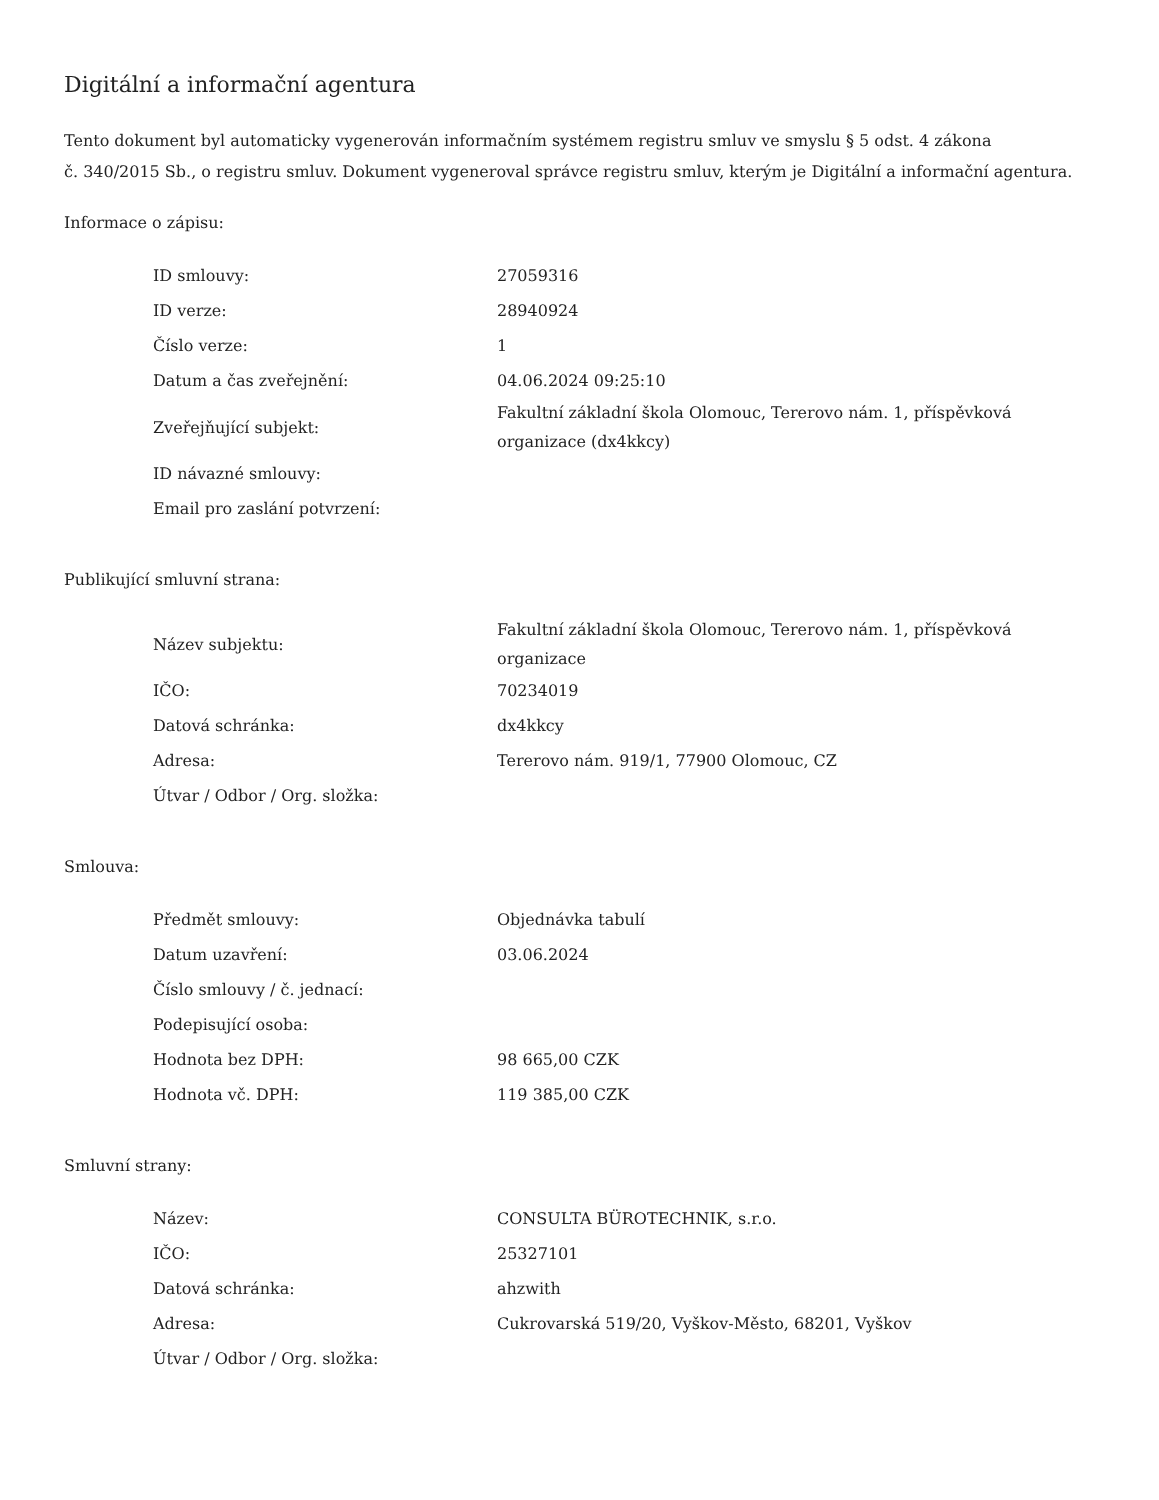Digitální a informační agentura
Tento dokument byl automaticky vygenerován informačním systémem registru smluv ve smyslu § 5 odst. 4 zákona
č. 340/2015 Sb., o registru smluv. Dokument vygeneroval správce registru smluv, kterým je Digitální a informační agentura.
Informace o zápisu:
| ID smlouvy: | 27059316 |
| ID verze: | 28940924 |
| Číslo verze: | 1 |
| Datum a čas zveřejnění: | 04.06.2024 09:25:10 |
| Zveřejňující subjekt: | Fakultní základní škola Olomouc, Tererovo nám. 1, příspěvková organizace (dx4kkcy) |
| ID návazné smlouvy: | |
| Email pro zaslání potvrzení: | |
Publikující smluvní strana:
| Název subjektu: | Fakultní základní škola Olomouc, Tererovo nám. 1, příspěvková organizace |
| IČO: | 70234019 |
| Datová schránka: | dx4kkcy |
| Adresa: | Tererovo nám. 919/1, 77900 Olomouc, CZ |
| Útvar / Odbor / Org. složka: | |
Smlouva:
| Předmět smlouvy: | Objednávka tabulí |
| Datum uzavření: | 03.06.2024 |
| Číslo smlouvy / č. jednací: | |
| Podepisující osoba: | |
| Hodnota bez DPH: | 98 665,00 CZK |
| Hodnota vč. DPH: | 119 385,00 CZK |
Smluvní strany:
| Název: | CONSULTA BÜROTECHNIK, s.r.o. |
| IČO: | 25327101 |
| Datová schránka: | ahzwith |
| Adresa: | Cukrovarská 519/20, Vyškov-Město, 68201, Vyškov |
| Útvar / Odbor / Org. složka: | |